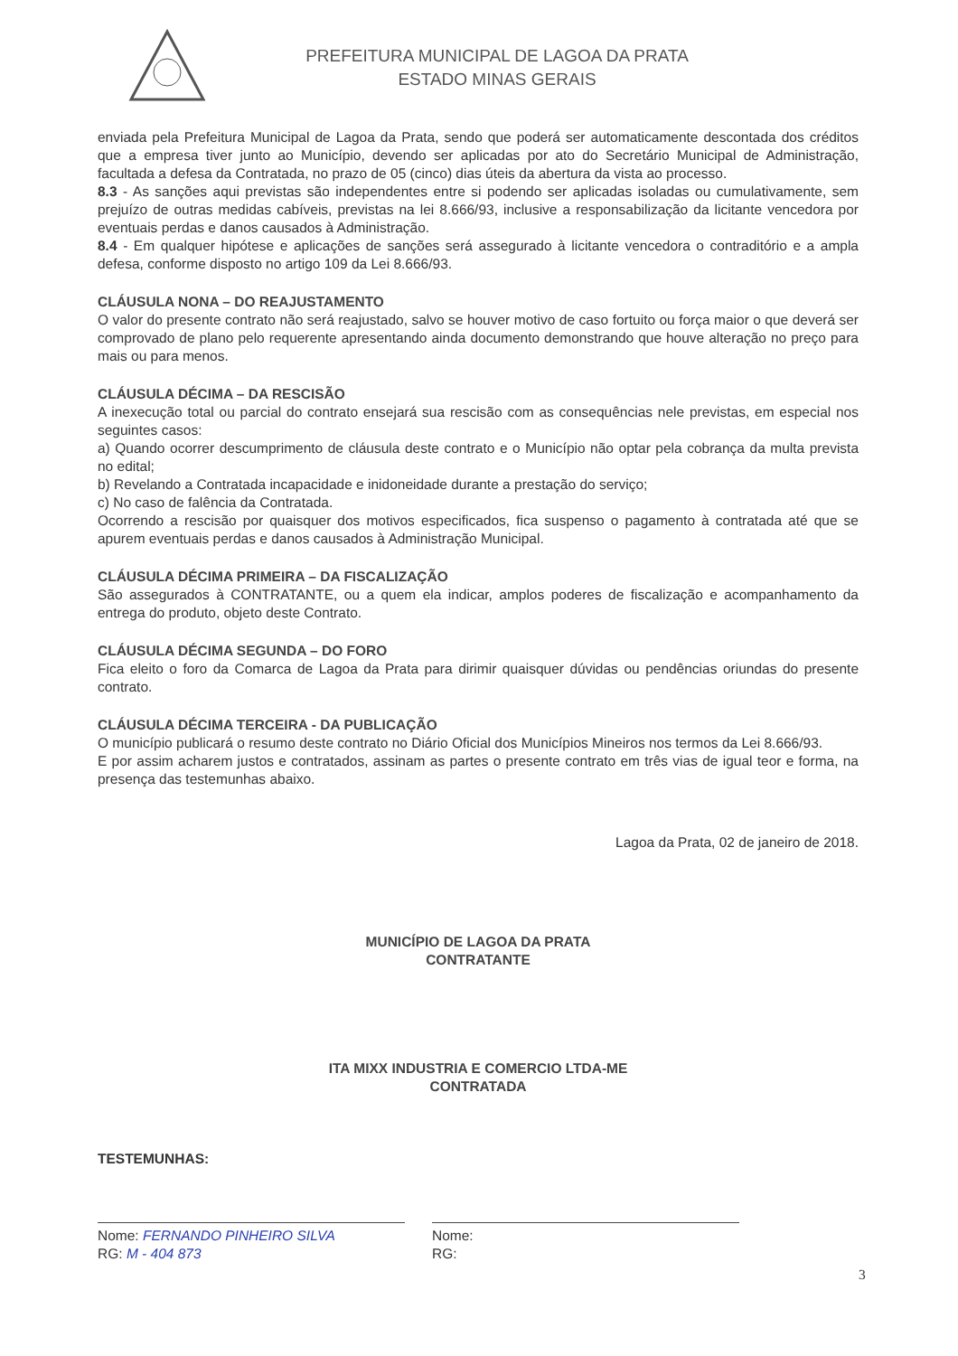PREFEITURA MUNICIPAL DE LAGOA DA PRATA
ESTADO MINAS GERAIS
enviada pela Prefeitura Municipal de Lagoa da Prata, sendo que poderá ser automaticamente descontada dos créditos que a empresa tiver junto ao Município, devendo ser aplicadas por ato do Secretário Municipal de Administração, facultada a defesa da Contratada, no prazo de 05 (cinco) dias úteis da abertura da vista ao processo.
8.3 - As sanções aqui previstas são independentes entre si podendo ser aplicadas isoladas ou cumulativamente, sem prejuízo de outras medidas cabíveis, previstas na lei 8.666/93, inclusive a responsabilização da licitante vencedora por eventuais perdas e danos causados à Administração.
8.4 - Em qualquer hipótese e aplicações de sanções será assegurado à licitante vencedora o contraditório e a ampla defesa, conforme disposto no artigo 109 da Lei 8.666/93.
CLÁUSULA NONA – DO REAJUSTAMENTO
O valor do presente contrato não será reajustado, salvo se houver motivo de caso fortuito ou força maior o que deverá ser comprovado de plano pelo requerente apresentando ainda documento demonstrando que houve alteração no preço para mais ou para menos.
CLÁUSULA DÉCIMA – DA RESCISÃO
A inexecução total ou parcial do contrato ensejará sua rescisão com as consequências nele previstas, em especial nos seguintes casos:
a) Quando ocorrer descumprimento de cláusula deste contrato e o Município não optar pela cobrança da multa prevista no edital;
b) Revelando a Contratada incapacidade e inidoneidade durante a prestação do serviço;
c) No caso de falência da Contratada.
Ocorrendo a rescisão por quaisquer dos motivos especificados, fica suspenso o pagamento à contratada até que se apurem eventuais perdas e danos causados à Administração Municipal.
CLÁUSULA DÉCIMA PRIMEIRA – DA FISCALIZAÇÃO
São assegurados à CONTRATANTE, ou a quem ela indicar, amplos poderes de fiscalização e acompanhamento da entrega do produto, objeto deste Contrato.
CLÁUSULA DÉCIMA SEGUNDA – DO FORO
Fica eleito o foro da Comarca de Lagoa da Prata para dirimir quaisquer dúvidas ou pendências oriundas do presente contrato.
CLÁUSULA DÉCIMA TERCEIRA - DA PUBLICAÇÃO
O município publicará o resumo deste contrato no Diário Oficial dos Municípios Mineiros nos termos da Lei 8.666/93.
E por assim acharem justos e contratados, assinam as partes o presente contrato em três vias de igual teor e forma, na presença das testemunhas abaixo.
Lagoa da Prata, 02 de janeiro de 2018.
MUNICÍPIO DE LAGOA DA PRATA
CONTRATANTE
ITA MIXX INDUSTRIA E COMERCIO LTDA-ME
CONTRATADA
TESTEMUNHAS:
Nome: FERNANDO PINHEIRO SILVA
RG: M - 404 873
Nome:
RG:
3